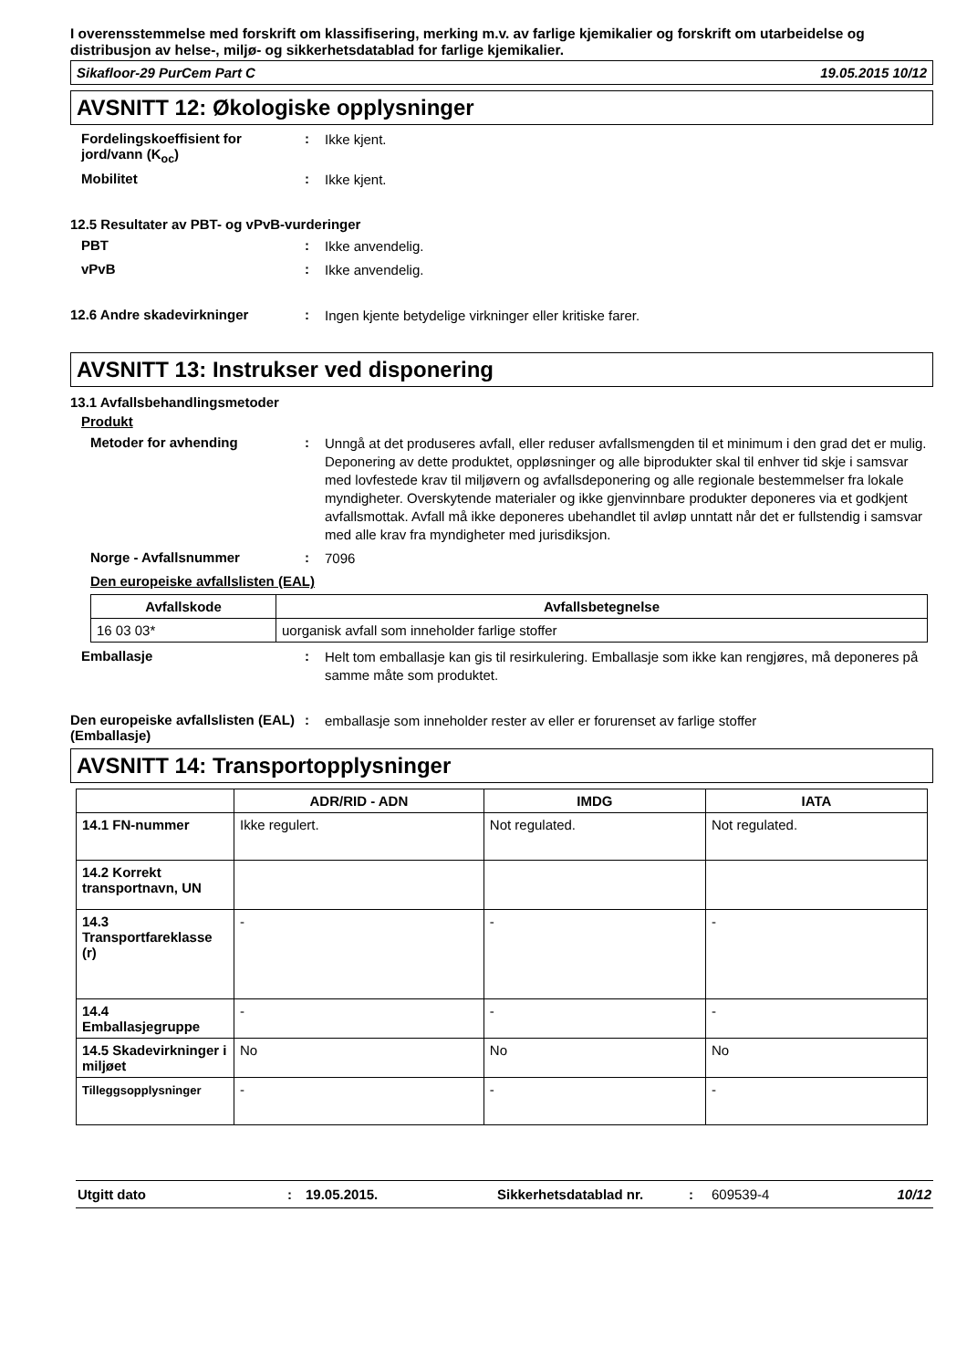I overensstemmelse med forskrift om klassifisering, merking m.v. av farlige kjemikalier og forskrift om utarbeidelse og distribusjon av helse-, miljø- og sikkerhetsdatablad for farlige kjemikalier.
Sikafloor-29 PurCem Part C 19.05.2015 10/12
AVSNITT 12: Økologiske opplysninger
Fordelingskoeffisient for jord/vann (K<sub>oc</sub>)
:
Ikke kjent.
Mobilitet :
Ikke kjent.
12.5 Resultater av PBT- og vPvB-vurderinger
PBT :
Ikke anvendelig.
vPvB :
Ikke anvendelig.
12.6 Andre skadevirkninger :
Ingen kjente betydelige virkninger eller kritiske farer.
AVSNITT 13: Instrukser ved disponering
13.1 Avfallsbehandlingsmetoder
Produkt
Metoder for avhending :
Unngå at det produseres avfall, eller reduser avfallsmengden til et minimum i den grad det er mulig. Deponering av dette produktet, oppløsninger og alle biprodukter skal til enhver tid skje i samsvar med lovfestede krav til miljøvern og avfallsdeponering og alle regionale bestemmelser fra lokale myndigheter. Overskytende materialer og ikke gjenvinnbare produkter deponeres via et godkjent avfallsmottak. Avfall må ikke deponeres ubehandlet til avløp unntatt når det er fullstendig i samsvar med alle krav fra myndigheter med jurisdiksjon.
Norge - Avfallsnummer :
7096
Den europeiske avfallslisten (EAL)
| Avfallskode | Avfallsbetegnelse |
| --- | --- |
| 16 03 03* | uorganisk avfall som inneholder farlige stoffer |
Emballasje :
Helt tom emballasje kan gis til resirkulering. Emballasje som ikke kan rengjøres, må deponeres på samme måte som produktet.
Den europeiske avfallslisten (EAL) (Emballasje)
:
emballasje som inneholder rester av eller er forurenset av farlige stoffer
AVSNITT 14: Transportopplysninger
| | ADR/RID - ADN | IMDG | IATA |
| --- | --- | --- | --- |
| 14.1 FN-nummer | Ikke regulert. | Not regulated. | Not regulated. |
| 14.2 Korrekt transportnavn, UN | | | |
| 14.3 Transportfareklasse (r) | - | - | - |
| 14.4 Emballasjegruppe | - | - | - |
| 14.5 Skadevirkninger i miljøet | No | No | No |
| Tilleggsopplysninger | - | - | - |
Utgitt dato: 19.05.2015. Sikkerhetsdatablad nr.: 609539-4 10/12